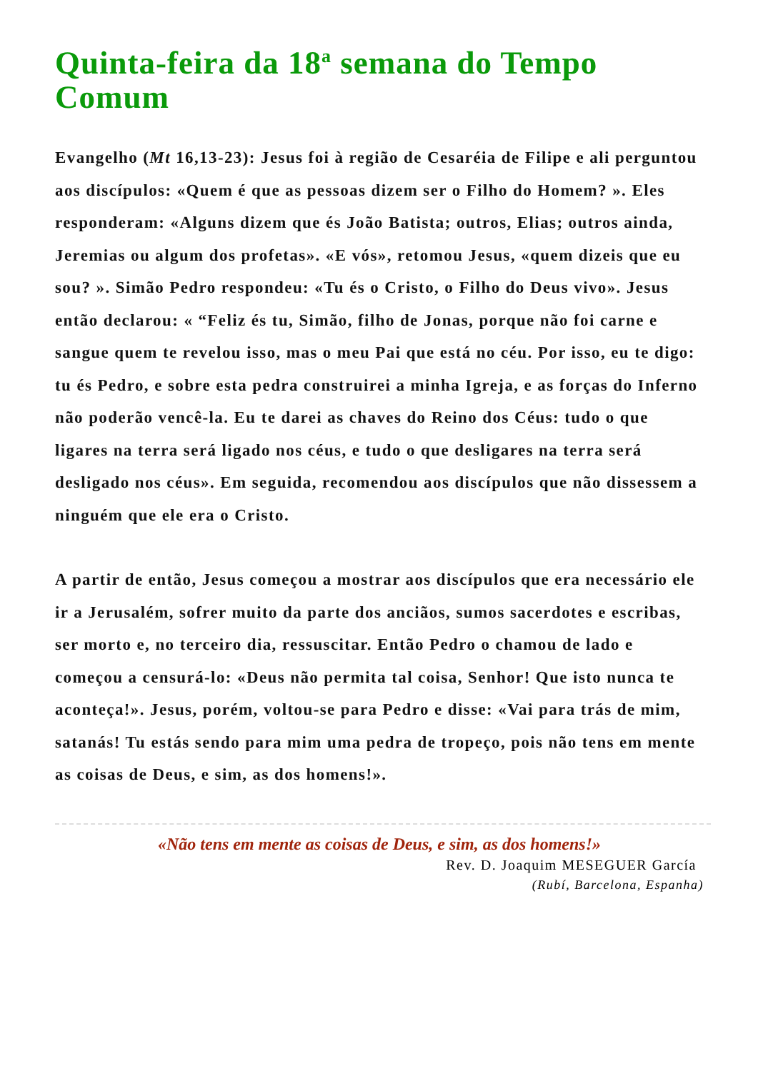Quinta-feira da 18<sup>a</sup> semana do Tempo Comum
Evangelho (Mt 16,13-23): Jesus foi à região de Cesaréia de Filipe e ali perguntou aos discípulos: «Quem é que as pessoas dizem ser o Filho do Homem? ». Eles responderam: «Alguns dizem que és João Batista; outros, Elias; outros ainda, Jeremias ou algum dos profetas». «E vós», retomou Jesus, «quem dizeis que eu sou? ». Simão Pedro respondeu: «Tu és o Cristo, o Filho do Deus vivo». Jesus então declarou: « “Feliz és tu, Simão, filho de Jonas, porque não foi carne e sangue quem te revelou isso, mas o meu Pai que está no céu. Por isso, eu te digo: tu és Pedro, e sobre esta pedra construirei a minha Igreja, e as forças do Inferno não poderão vencê-la. Eu te darei as chaves do Reino dos Céus: tudo o que ligares na terra será ligado nos céus, e tudo o que desligares na terra será desligado nos céus». Em seguida, recomendou aos discípulos que não dissessem a ninguém que ele era o Cristo.
A partir de então, Jesus começou a mostrar aos discípulos que era necessário ele ir a Jerusalém, sofrer muito da parte dos anciãos, sumos sacerdotes e escribas, ser morto e, no terceiro dia, ressuscitar. Então Pedro o chamou de lado e começou a censurá-lo: «Deus não permita tal coisa, Senhor! Que isto nunca te aconteça!». Jesus, porém, voltou-se para Pedro e disse: «Vai para trás de mim, satanás! Tu estás sendo para mim uma pedra de tropeço, pois não tens em mente as coisas de Deus, e sim, as dos homens!».
«Não tens em mente as coisas de Deus, e sim, as dos homens!»
Rev. D. Joaquim MESEGUER García
(Rubí, Barcelona, Espanha)